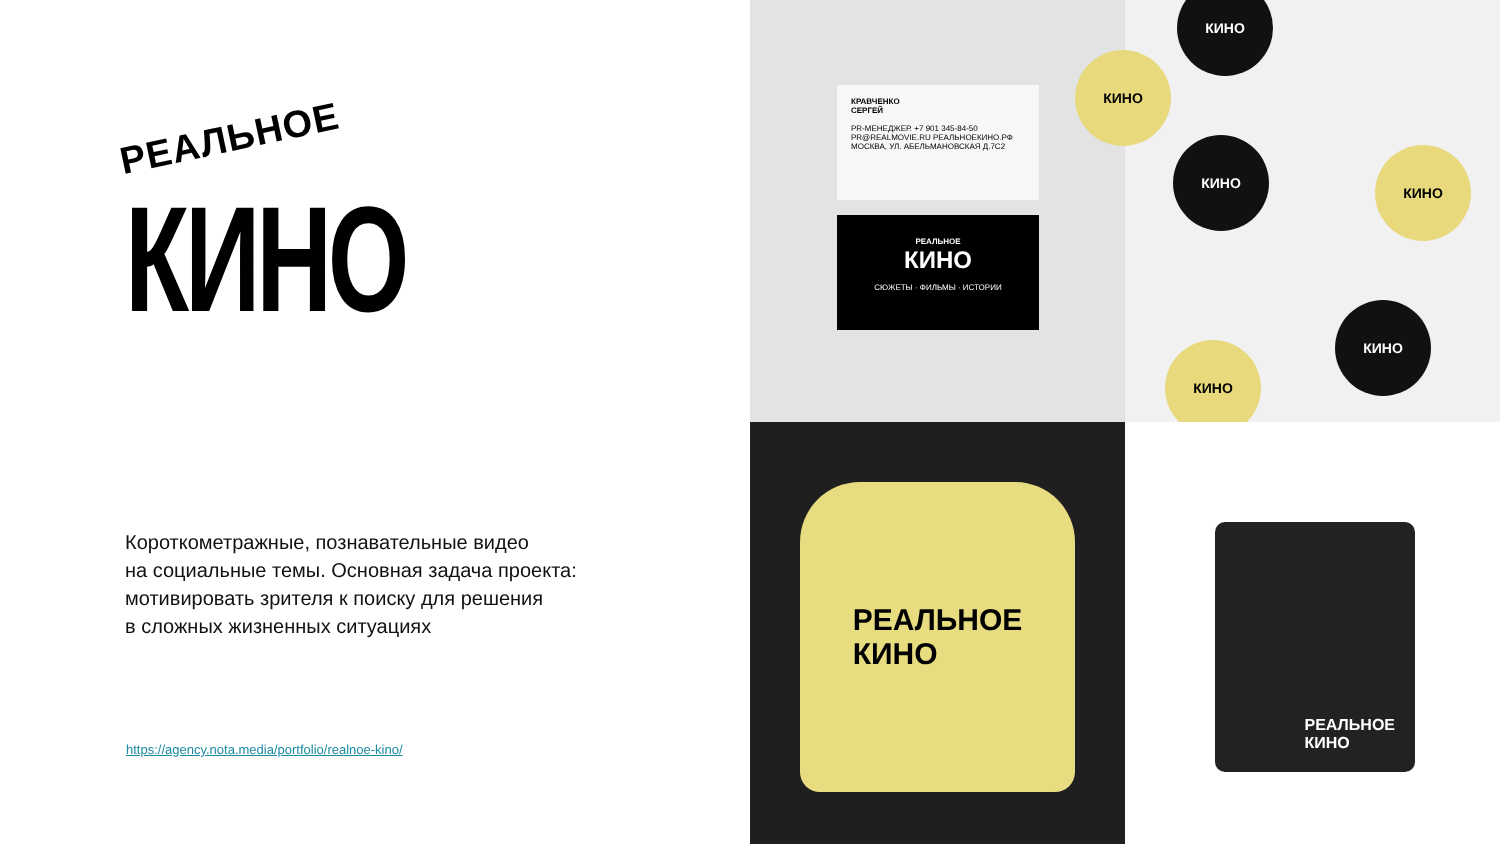РЕАЛЬНОЕ
КИНО
Короткометражные, познавательные видео
на социальные темы. Основная задача проекта:
мотивировать зрителя к поиску для решения
в сложных жизненных ситуациях
https://agency.nota.media/portfolio/realnoe-kino/
КРАВЧЕНКО
СЕРГЕЙ
PR-МЕНЕДЖЕР. +7 901 345-84-50
PR@REALMOVIE.RU РЕАЛЬНОЕКИНО.РФ
МОСКВА, УЛ. АБЕЛЬМАНОВСКАЯ Д.7С2
РЕАЛЬНОЕ
КИНО
СЮЖЕТЫ · ФИЛЬМЫ · ИСТОРИИ
КИНО
КИНО
КИНО
КИНО
КИНО
КИНО
РЕАЛЬНОЕ
КИНО
РЕАЛЬНОЕ
КИНО